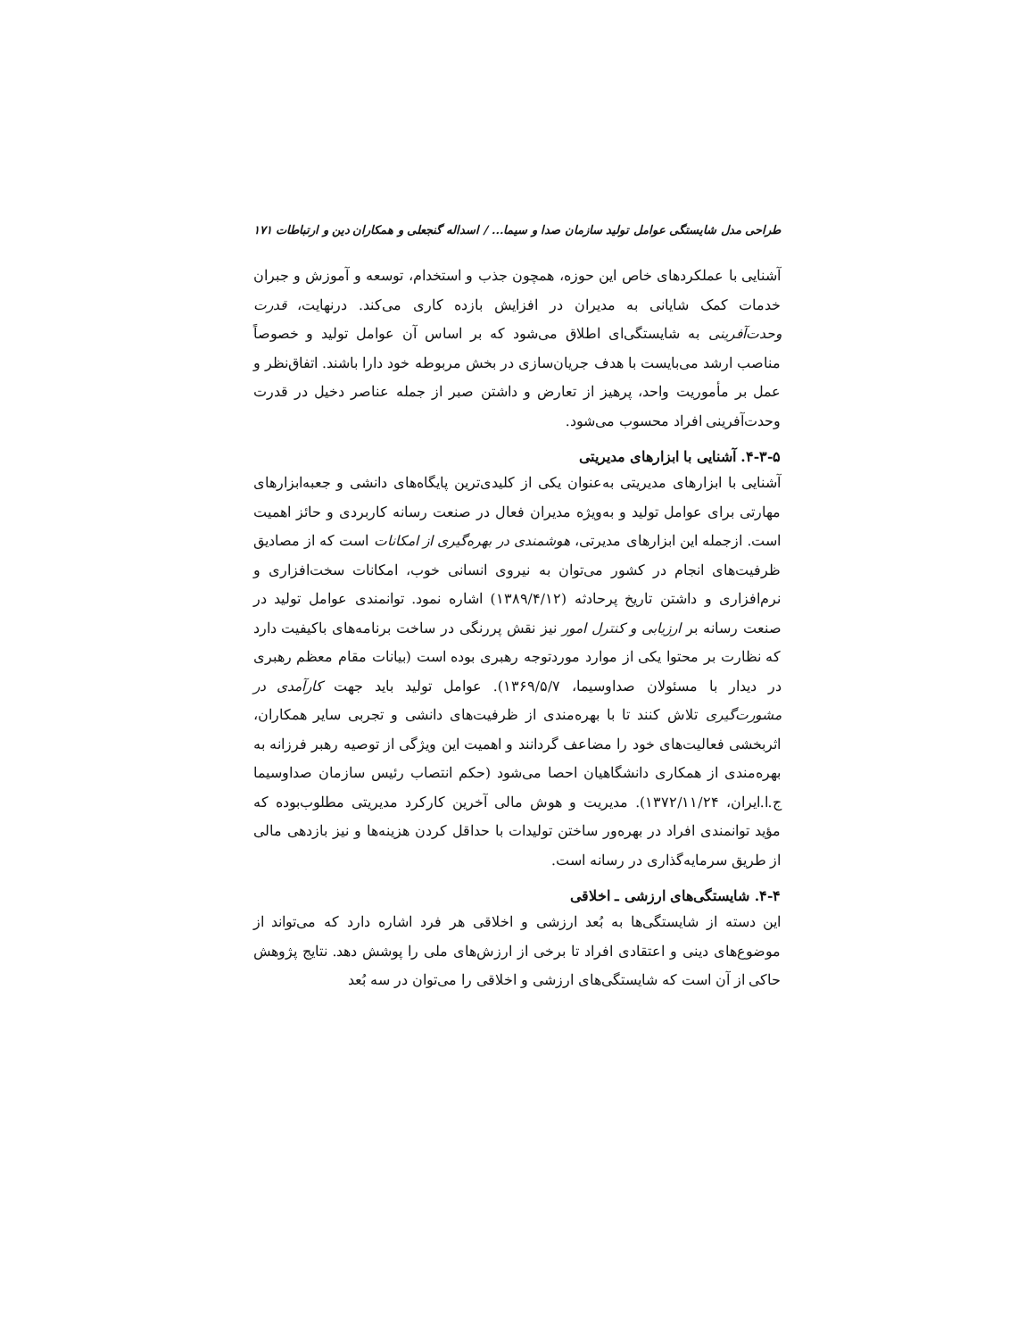طراحی مدل شایستگی عوامل تولید سازمان صدا و سیما... / اسداله گنجعلی و همکاران دین و ارتباطات ۱۷۱
آشنایی با عملکردهای خاص این حوزه، همچون جذب و استخدام، توسعه و آموزش و جبران خدمات کمک شایانی به مدیران در افزایش بازده کاری می‌کند. درنهایت، قدرت وحدت‌آفرینی به شایستگی‌ای اطلاق می‌شود که بر اساس آن عوامل تولید و خصوصاً مناصب ارشد می‌بایست با هدف جریان‌سازی در بخش مربوطه خود دارا باشند. اتفاق‌نظر و عمل بر مأموریت واحد، پرهیز از تعارض و داشتن صبر از جمله عناصر دخیل در قدرت وحدت‌آفرینی افراد محسوب می‌شود.
۴-۳-۵. آشنایی با ابزارهای مدیریتی
آشنایی با ابزارهای مدیریتی به‌عنوان یکی از کلیدی‌ترین پایگاه‌های دانشی و جعبه‌ابزارهای مهارتی برای عوامل تولید و به‌ویژه مدیران فعال در صنعت رسانه کاربردی و حائز اهمیت است. ازجمله این ابزارهای مدیرتی، هوشمندی در بهره‌گیری از امکانات است که از مصادیق ظرفیت‌های انجام در کشور می‌توان به نیروی انسانی خوب، امکانات سخت‌افزاری و نرم‌افزاری و داشتن تاریخ پرحادثه (۱۳۸۹/۴/۱۲) اشاره نمود. توانمندی عوامل تولید در صنعت رسانه بر ارزیابی و کنترل امور نیز نقش پررنگی در ساخت برنامه‌های باکیفیت دارد که نظارت بر محتوا یکی از موارد موردتوجه رهبری بوده است (بیانات مقام معظم رهبری در دیدار با مسئولان صداوسیما، ۱۳۶۹/۵/۷). عوامل تولید باید جهت کارآمدی در مشورت‌گیری تلاش کنند تا با بهره‌مندی از ظرفیت‌های دانشی و تجربی سایر همکاران، اثربخشی فعالیت‌های خود را مضاعف گردانند و اهمیت این ویژگی از توصیه رهبر فرزانه به بهره‌مندی از همکاری دانشگاهیان احصا می‌شود (حکم انتصاب رئیس سازمان صداوسیما ج.ا.ایران، ۱۳۷۲/۱۱/۲۴). مدیریت و هوش مالی آخرین کارکرد مدیریتی مطلوب‌بوده که مؤید توانمندی افراد در بهره‌ور ساختن تولیدات با حداقل کردن هزینه‌ها و نیز بازدهی مالی از طریق سرمایه‌گذاری در رسانه است.
۴-۴. شایستگی‌های ارزشی ـ اخلاقی
این دسته از شایستگی‌ها به بُعد ارزشی و اخلاقی هر فرد اشاره دارد که می‌تواند از موضوع‌های دینی و اعتقادی افراد تا برخی از ارزش‌های ملی را پوشش دهد. نتایج پژوهش حاکی از آن است که شایستگی‌های ارزشی و اخلاقی را می‌توان در سه بُعد